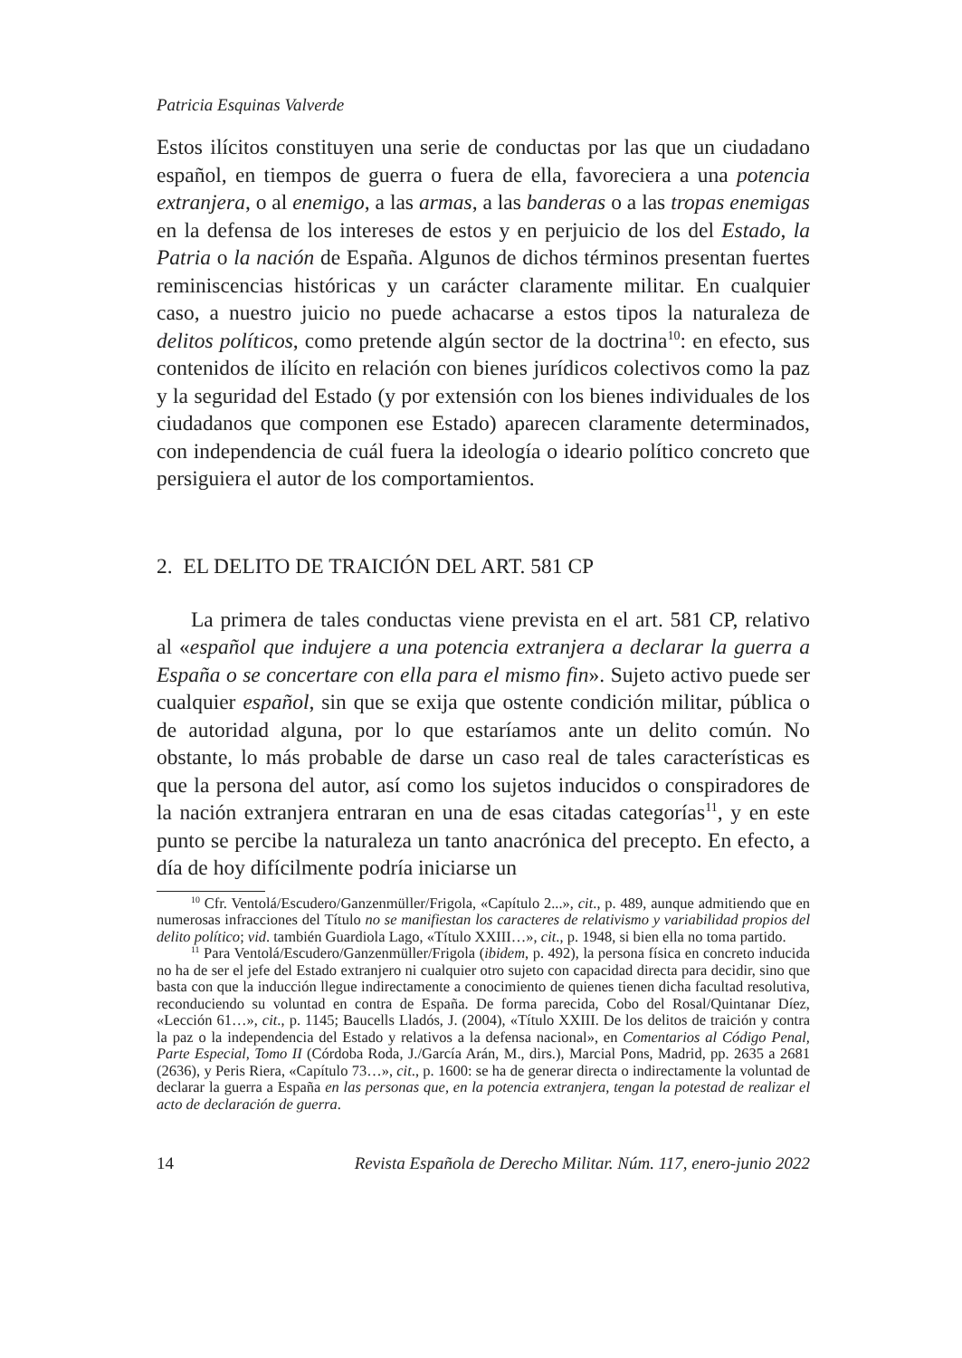Patricia Esquinas Valverde
Estos ilícitos constituyen una serie de conductas por las que un ciudadano español, en tiempos de guerra o fuera de ella, favoreciera a una potencia extranjera, o al enemigo, a las armas, a las banderas o a las tropas enemigas en la defensa de los intereses de estos y en perjuicio de los del Estado, la Patria o la nación de España. Algunos de dichos términos presentan fuertes reminiscencias históricas y un carácter claramente militar. En cualquier caso, a nuestro juicio no puede achacarse a estos tipos la naturaleza de delitos políticos, como pretende algún sector de la doctrina<sup>10</sup>: en efecto, sus contenidos de ilícito en relación con bienes jurídicos colectivos como la paz y la seguridad del Estado (y por extensión con los bienes individuales de los ciudadanos que componen ese Estado) aparecen claramente determinados, con independencia de cuál fuera la ideología o ideario político concreto que persiguiera el autor de los comportamientos.
2. EL DELITO DE TRAICIÓN DEL ART. 581 CP
La primera de tales conductas viene prevista en el art. 581 CP, relativo al «español que indujere a una potencia extranjera a declarar la guerra a España o se concertare con ella para el mismo fin». Sujeto activo puede ser cualquier español, sin que se exija que ostente condición militar, pública o de autoridad alguna, por lo que estaríamos ante un delito común. No obstante, lo más probable de darse un caso real de tales características es que la persona del autor, así como los sujetos inducidos o conspiradores de la nación extranjera entraran en una de esas citadas categorías<sup>11</sup>, y en este punto se percibe la naturaleza un tanto anacrónica del precepto. En efecto, a día de hoy difícilmente podría iniciarse un
<sup>10</sup> Cfr. Ventolá/Escudero/Ganzenmüller/Frigola, «Capítulo 2...», cit., p. 489, aunque admitiendo que en numerosas infracciones del Título no se manifiestan los caracteres de relativismo y variabilidad propios del delito político; vid. también Guardiola Lago, «Título XXIII…», cit., p. 1948, si bien ella no toma partido.
<sup>11</sup> Para Ventolá/Escudero/Ganzenmüller/Frigola (ibidem, p. 492), la persona física en concreto inducida no ha de ser el jefe del Estado extranjero ni cualquier otro sujeto con capacidad directa para decidir, sino que basta con que la inducción llegue indirectamente a conocimiento de quienes tienen dicha facultad resolutiva, reconduciendo su voluntad en contra de España. De forma parecida, Cobo del Rosal/Quintanar Díez, «Lección 61…», cit., p. 1145; Baucells Lladós, J. (2004), «Título XXIII. De los delitos de traición y contra la paz o la independencia del Estado y relativos a la defensa nacional», en Comentarios al Código Penal, Parte Especial, Tomo II (Córdoba Roda, J./García Arán, M., dirs.), Marcial Pons, Madrid, pp. 2635 a 2681 (2636), y Peris Riera, «Capítulo 73…», cit., p. 1600: se ha de generar directa o indirectamente la voluntad de declarar la guerra a España en las personas que, en la potencia extranjera, tengan la potestad de realizar el acto de declaración de guerra.
14 Revista Española de Derecho Militar. Núm. 117, enero-junio 2022